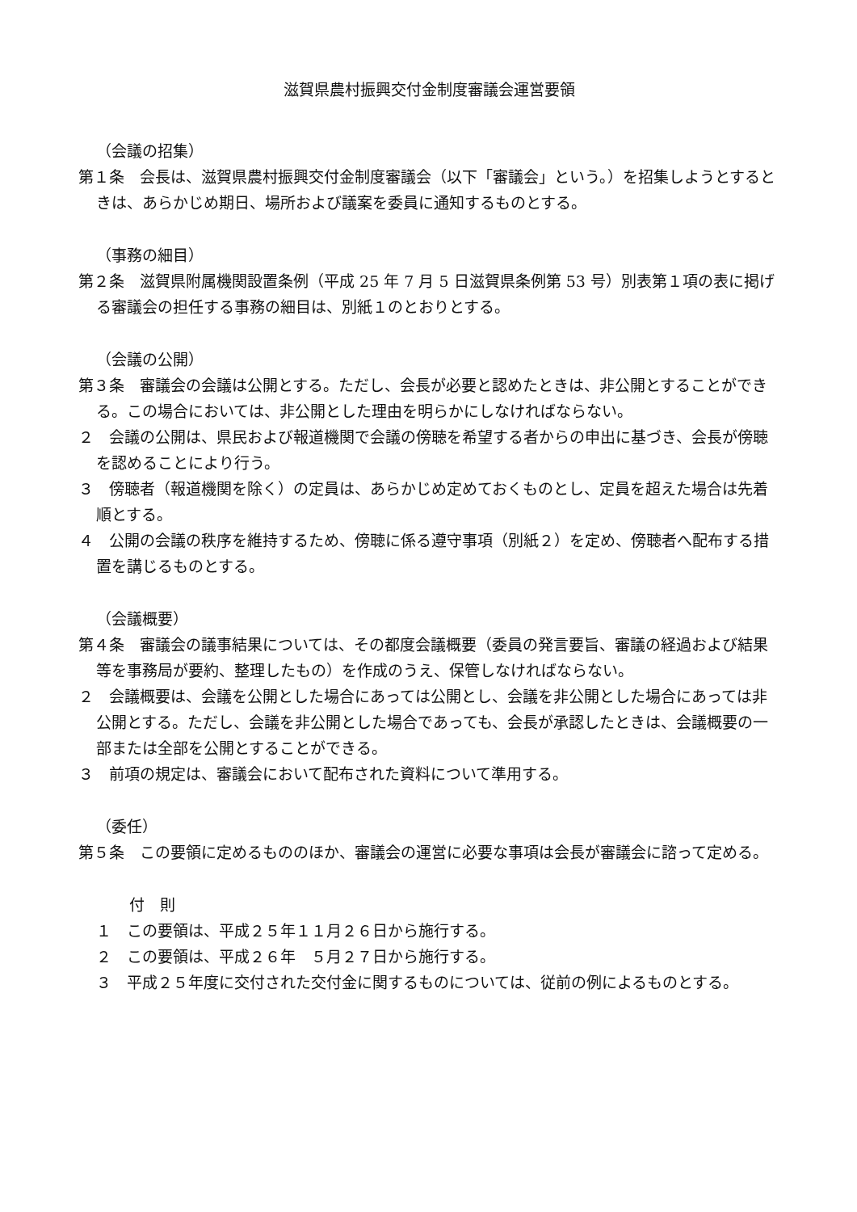滋賀県農村振興交付金制度審議会運営要領
（会議の招集）
第１条　会長は、滋賀県農村振興交付金制度審議会（以下「審議会」という。）を招集しようとするときは、あらかじめ期日、場所および議案を委員に通知するものとする。
（事務の細目）
第２条　滋賀県附属機関設置条例（平成 25 年 7 月 5 日滋賀県条例第 53 号）別表第１項の表に掲げる審議会の担任する事務の細目は、別紙１のとおりとする。
（会議の公開）
第３条　審議会の会議は公開とする。ただし、会長が必要と認めたときは、非公開とすることができる。この場合においては、非公開とした理由を明らかにしなければならない。
２　会議の公開は、県民および報道機関で会議の傍聴を希望する者からの申出に基づき、会長が傍聴を認めることにより行う。
３　傍聴者（報道機関を除く）の定員は、あらかじめ定めておくものとし、定員を超えた場合は先着順とする。
４　公開の会議の秩序を維持するため、傍聴に係る遵守事項（別紙２）を定め、傍聴者へ配布する措置を講じるものとする。
（会議概要）
第４条　審議会の議事結果については、その都度会議概要（委員の発言要旨、審議の経過および結果等を事務局が要約、整理したもの）を作成のうえ、保管しなければならない。
２　会議概要は、会議を公開とした場合にあっては公開とし、会議を非公開とした場合にあっては非公開とする。ただし、会議を非公開とした場合であっても、会長が承認したときは、会議概要の一部または全部を公開とすることができる。
３　前項の規定は、審議会において配布された資料について準用する。
（委任）
第５条　この要領に定めるもののほか、審議会の運営に必要な事項は会長が審議会に諮って定める。
付　則
１　この要領は、平成２５年１１月２６日から施行する。
２　この要領は、平成２６年　５月２７日から施行する。
３　平成２５年度に交付された交付金に関するものについては、従前の例によるものとする。